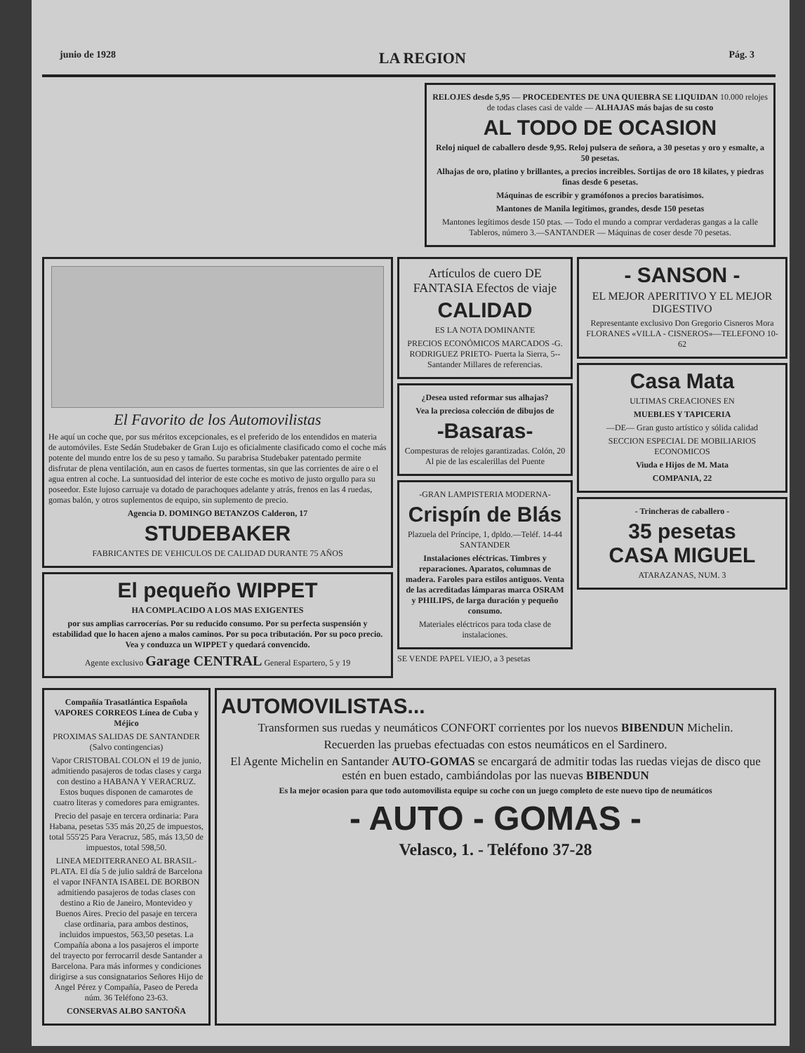junio de 1928 LA REGION Pág. 3
RELOJES desde 5,95 — PROCEDENTES DE UNA QUIEBRA SE LIQUIDAN 10.000 relojes de todas clases casi de valde — ALHAJAS más bajas de su costo
AL TODO DE OCASION
Reloj niquel de caballero desde 9,95. Reloj pulsera de señora, a 30 pesetas y oro y esmalte, a 50 pesetas.
Alhajas de oro, platino y brillantes, a precios increibles. Sortijas de oro 18 kilates, y piedras finas desde 6 pesetas.
Máquinas de escribir y gramófonos a precios baratísimos.
Mantones de Manila legitimos, grandes, desde 150 pesetas
Mantones legítimos desde 150 ptas. — Todo el mundo a comprar verdaderas gangas a la calle Tableros, número 3.—SANTANDER — Máquinas de coser desde 70 pesetas.
El Favorito de los Automovilistas
He aquí un coche que, por sus méritos excepcionales, es el preferido de los entendidos en materia de automóviles. Este Sedán Studebaker de Gran Lujo es oficialmente clasificado como el coche más potente del mundo entre los de su peso y tamaño. Su parabrisa Studebaker patentado permite disfrutar de plena ventilación, aun en casos de fuertes tormentas, sin que las corrientes de aire o el agua entren al coche. La suntuosidad del interior de este coche es motivo de justo orgullo para su poseedor. Este lujoso carruaje va dotado de parachoques adelante y atrás, frenos en las 4 ruedas, gomas balón, y otros suplementos de equipo, sin suplemento de precio.
Agencia D. DOMINGO BETANZOS Calderon, 17
STUDEBAKER
FABRICANTES DE VEHICULOS DE CALIDAD DURANTE 75 AÑOS
El pequeño WIPPET
HA COMPLACIDO A LOS MAS EXIGENTES
por sus amplias carrocerías. Por su reducido consumo. Por su perfecta suspensión y estabilidad que lo hacen ajeno a malos caminos. Por su poca tributación. Por su poco precio. Vea y conduzca un WIPPET y quedará convencido.
Agente exclusivo Garage CENTRAL General Espartero, 5 y 19
Artículos de cuero DE FANTASIA Efectos de viaje
CALIDAD
ES LA NOTA DOMINANTE
PRECIOS ECONÓMICOS MARCADOS -G. RODRIGUEZ PRIETO- Puerta la Sierra, 5--Santander Millares de referencias.
¿Desea usted reformar sus alhajas?
Vea la preciosa colección de dibujos de
-Basaras-
Compesturas de relojes garantizadas. Colón, 20 Al pie de las escalerillas del Puente
-GRAN LAMPISTERIA MODERNA-
Crispín de Blás
Plazuela del Príncipe, 1, dpldo.—Teléf. 14-44 SANTANDER
Instalaciones eléctricas. Timbres y reparaciones. Aparatos, columnas de madera. Faroles para estilos antiguos. Venta de las acreditadas lámparas marca OSRAM y PHILIPS, de larga duración y pequeño consumo.
Materiales eléctricos para toda clase de instalaciones.
SE VENDE PAPEL VIEJO, a 3 pesetas
- SANSON -
EL MEJOR APERITIVO Y EL MEJOR DIGESTIVO
Representante exclusivo Don Gregorio Cisneros Mora FLORANES «VILLA - CISNEROS»—TELEFONO 10-62
Casa Mata
ULTIMAS CREACIONES EN
MUEBLES Y TAPICERIA
—DE— Gran gusto artístico y sólida calidad
SECCION ESPECIAL DE MOBILIARIOS ECONOMICOS
Viuda e Hijos de M. Mata
COMPANIA, 22
- Trincheras de caballero -
35 pesetas
CASA MIGUEL
ATARAZANAS, NUM. 3
Compañía Trasatlántica Española VAPORES CORREOS Línea de Cuba y Méjico
PROXIMAS SALIDAS DE SANTANDER (Salvo contingencias)
Vapor CRISTOBAL COLON el 19 de junio, admitiendo pasajeros de todas clases y carga con destino a HABANA Y VERACRUZ. Estos buques disponen de camarotes de cuatro literas y comedores para emigrantes.
Precio del pasaje en tercera ordinaria: Para Habana, pesetas 535 más 20,25 de impuestos, total 555'25 Para Veracruz, 585, más 13,50 de impuestos, total 598,50.
LINEA MEDITERRANEO AL BRASIL-PLATA. El día 5 de julio saldrá de Barcelona el vapor INFANTA ISABEL DE BORBON admitiendo pasajeros de todas clases con destino a Rio de Janeiro, Montevideo y Buenos Aires. Precio del pasaje en tercera clase ordinaria, para ambos destinos, incluidos impuestos, 563,50 pesetas. La Compañía abona a los pasajeros el importe del trayecto por ferrocarril desde Santander a Barcelona. Para más informes y condiciones dirigirse a sus consignatarios Señores Hijo de Angel Pérez y Compañía, Paseo de Pereda núm. 36 Teléfono 23-63.
CONSERVAS ALBO SANTOÑA
AUTOMOVILISTAS...
Transformen sus ruedas y neumáticos CONFORT corrientes por los nuevos BIBENDUN Michelin.
Recuerden las pruebas efectuadas con estos neumáticos en el Sardinero.
El Agente Michelin en Santander AUTO-GOMAS se encargará de admitir todas las ruedas viejas de disco que estén en buen estado, cambiándolas por las nuevas BIBENDUN
Es la mejor ocasion para que todo automovilista equipe su coche con un juego completo de este nuevo tipo de neumáticos
- AUTO - GOMAS -
Velasco, 1. - Teléfono 37-28